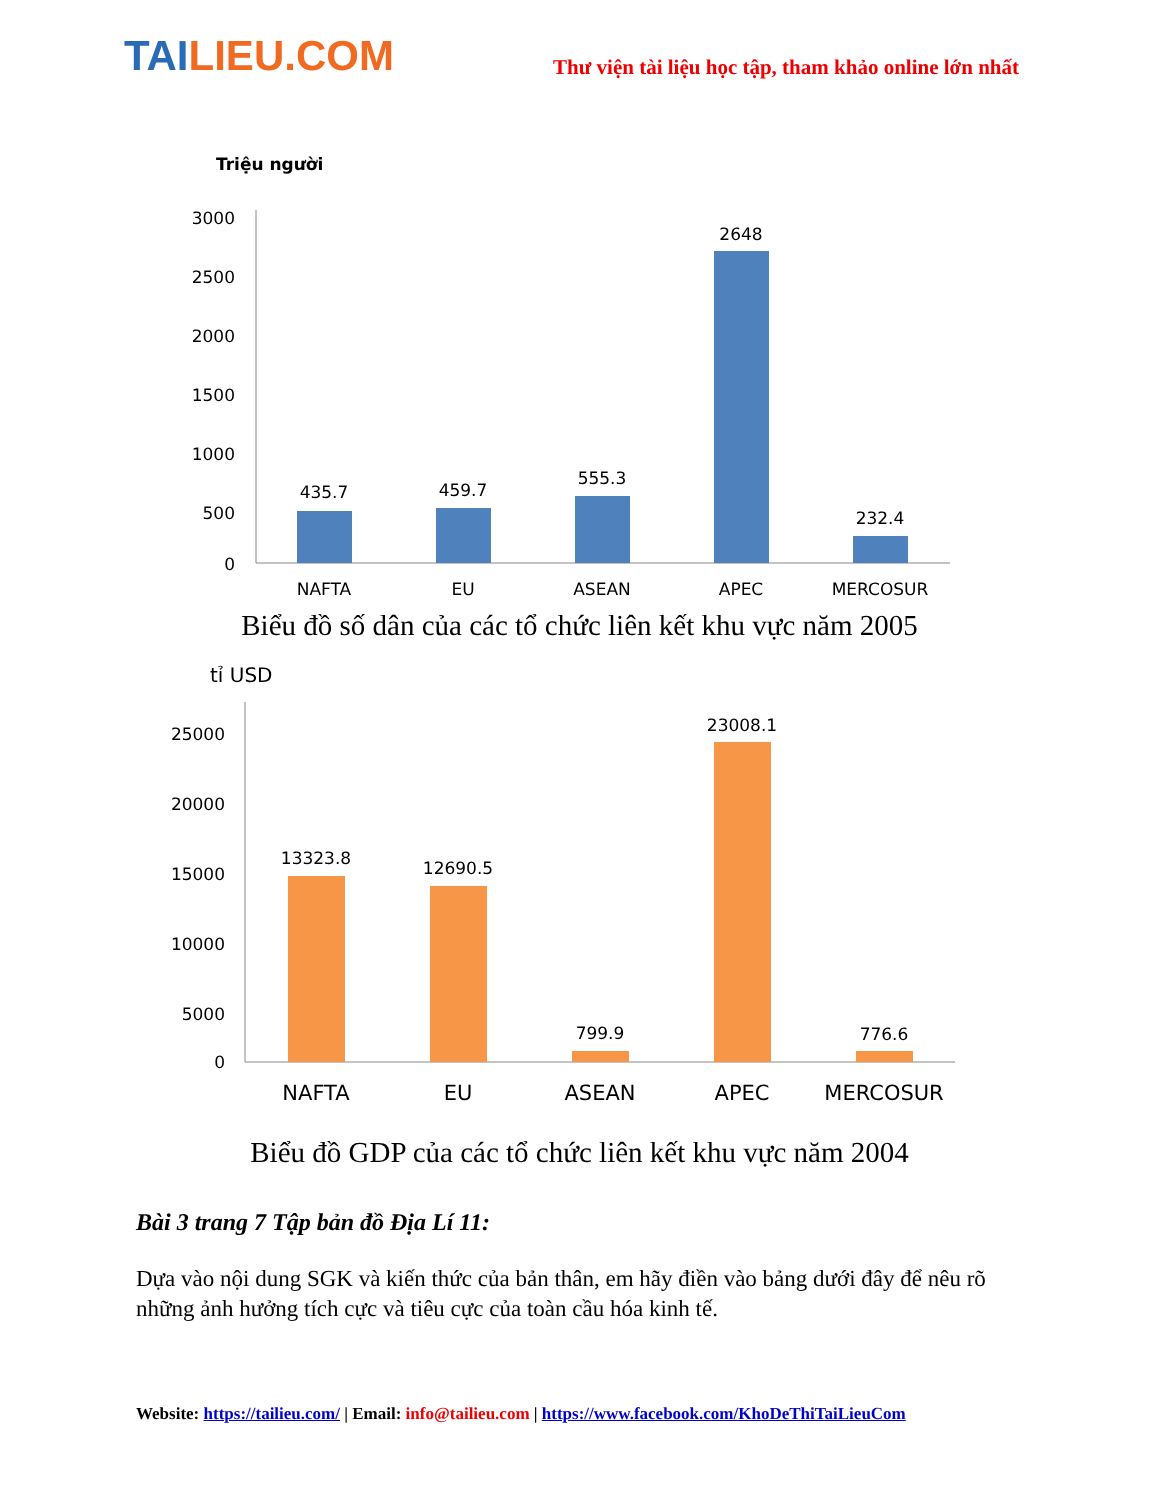TAILIEU.COM
Thư viện tài liệu học tập, tham khảo online lớn nhất
Triệu người
3000
2500
2000
1500
1000
500
0
435.7
459.7
555.3
2648
232.4
NAFTA
EU
ASEAN
APEC
MERCOSUR
Biểu đồ số dân của các tổ chức liên kết khu vực năm 2005
tỉ USD
25000
20000
15000
10000
5000
0
13323.8
12690.5
799.9
23008.1
776.6
NAFTA
EU
ASEAN
APEC
MERCOSUR
Biểu đồ GDP của các tổ chức liên kết khu vực năm 2004
Bài 3 trang 7 Tập bản đồ Địa Lí 11:
Dựa vào nội dung SGK và kiến thức của bản thân, em hãy điền vào bảng dưới đây để nêu rõ những ảnh hưởng tích cực và tiêu cực của toàn cầu hóa kinh tế.
Website: https://tailieu.com/ | Email: info@tailieu.com | https://www.facebook.com/KhoDeThiTaiLieuCom